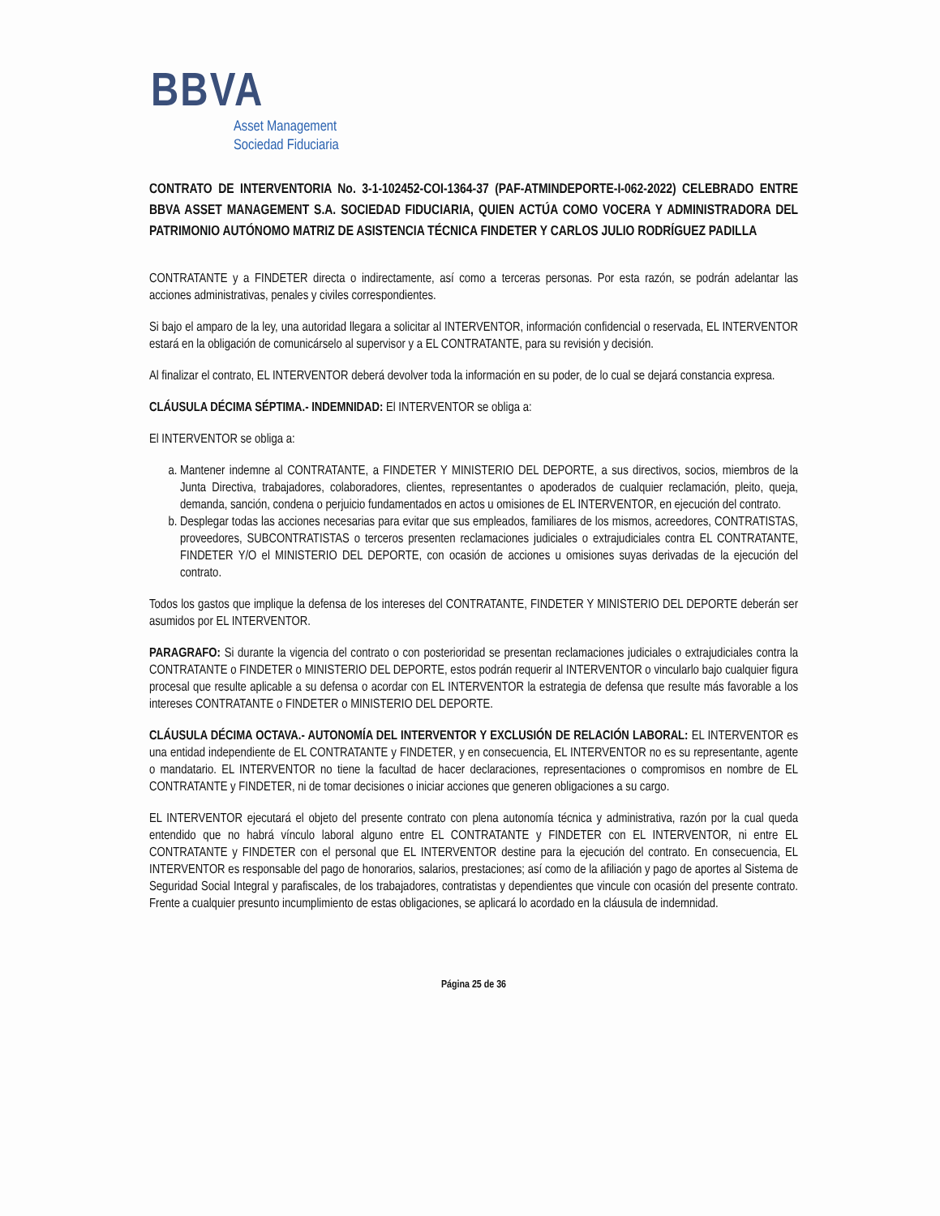BBVA
Asset Management
Sociedad Fiduciaria
CONTRATO DE INTERVENTORIA No. 3-1-102452-COI-1364-37 (PAF-ATMINDEPORTE-I-062-2022) CELEBRADO ENTRE BBVA ASSET MANAGEMENT S.A. SOCIEDAD FIDUCIARIA, QUIEN ACTÚA COMO VOCERA Y ADMINISTRADORA DEL PATRIMONIO AUTÓNOMO MATRIZ DE ASISTENCIA TÉCNICA FINDETER Y CARLOS JULIO RODRÍGUEZ PADILLA
CONTRATANTE y a FINDETER directa o indirectamente, así como a terceras personas. Por esta razón, se podrán adelantar las acciones administrativas, penales y civiles correspondientes.
Si bajo el amparo de la ley, una autoridad llegara a solicitar al INTERVENTOR, información confidencial o reservada, EL INTERVENTOR estará en la obligación de comunicárselo al supervisor y a EL CONTRATANTE, para su revisión y decisión.
Al finalizar el contrato, EL INTERVENTOR deberá devolver toda la información en su poder, de lo cual se dejará constancia expresa.
CLÁUSULA DÉCIMA SÉPTIMA.- INDEMNIDAD: El INTERVENTOR se obliga a:
El INTERVENTOR se obliga a:
a. Mantener indemne al CONTRATANTE, a FINDETER Y MINISTERIO DEL DEPORTE, a sus directivos, socios, miembros de la Junta Directiva, trabajadores, colaboradores, clientes, representantes o apoderados de cualquier reclamación, pleito, queja, demanda, sanción, condena o perjuicio fundamentados en actos u omisiones de EL INTERVENTOR, en ejecución del contrato.
b. Desplegar todas las acciones necesarias para evitar que sus empleados, familiares de los mismos, acreedores, CONTRATISTAS, proveedores, SUBCONTRATISTAS o terceros presenten reclamaciones judiciales o extrajudiciales contra EL CONTRATANTE, FINDETER Y/O el MINISTERIO DEL DEPORTE, con ocasión de acciones u omisiones suyas derivadas de la ejecución del contrato.
Todos los gastos que implique la defensa de los intereses del CONTRATANTE, FINDETER Y MINISTERIO DEL DEPORTE deberán ser asumidos por EL INTERVENTOR.
PARAGRAFO: Si durante la vigencia del contrato o con posterioridad se presentan reclamaciones judiciales o extrajudiciales contra la CONTRATANTE o FINDETER o MINISTERIO DEL DEPORTE, estos podrán requerir al INTERVENTOR o vincularlo bajo cualquier figura procesal que resulte aplicable a su defensa o acordar con EL INTERVENTOR la estrategia de defensa que resulte más favorable a los intereses CONTRATANTE o FINDETER o MINISTERIO DEL DEPORTE.
CLÁUSULA DÉCIMA OCTAVA.- AUTONOMÍA DEL INTERVENTOR Y EXCLUSIÓN DE RELACIÓN LABORAL: EL INTERVENTOR es una entidad independiente de EL CONTRATANTE y FINDETER, y en consecuencia, EL INTERVENTOR no es su representante, agente o mandatario. EL INTERVENTOR no tiene la facultad de hacer declaraciones, representaciones o compromisos en nombre de EL CONTRATANTE y FINDETER, ni de tomar decisiones o iniciar acciones que generen obligaciones a su cargo.
EL INTERVENTOR ejecutará el objeto del presente contrato con plena autonomía técnica y administrativa, razón por la cual queda entendido que no habrá vínculo laboral alguno entre EL CONTRATANTE y FINDETER con EL INTERVENTOR, ni entre EL CONTRATANTE y FINDETER con el personal que EL INTERVENTOR destine para la ejecución del contrato. En consecuencia, EL INTERVENTOR es responsable del pago de honorarios, salarios, prestaciones; así como de la afiliación y pago de aportes al Sistema de Seguridad Social Integral y parafiscales, de los trabajadores, contratistas y dependientes que vincule con ocasión del presente contrato. Frente a cualquier presunto incumplimiento de estas obligaciones, se aplicará lo acordado en la cláusula de indemnidad.
Página 25 de 36